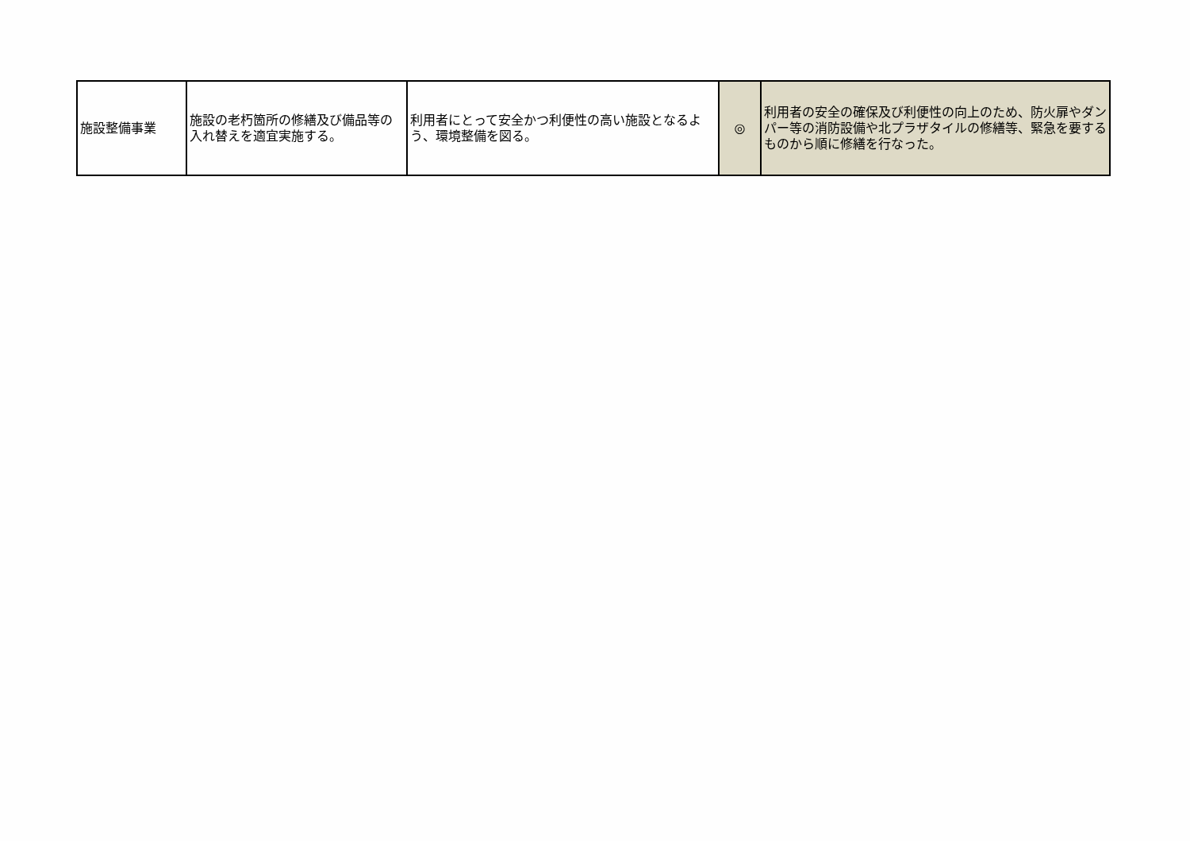| 施設整備事業 | 施設の老朽箇所の修繕及び備品等の入れ替えを適宜実施する。 | 利用者にとって安全かつ利便性の高い施設となるよう、環境整備を図る。 | ◎ | 利用者の安全の確保及び利便性の向上のため、防火扉やダンパー等の消防設備や北プラザタイルの修繕等、緊急を要するものから順に修繕を行なった。 |